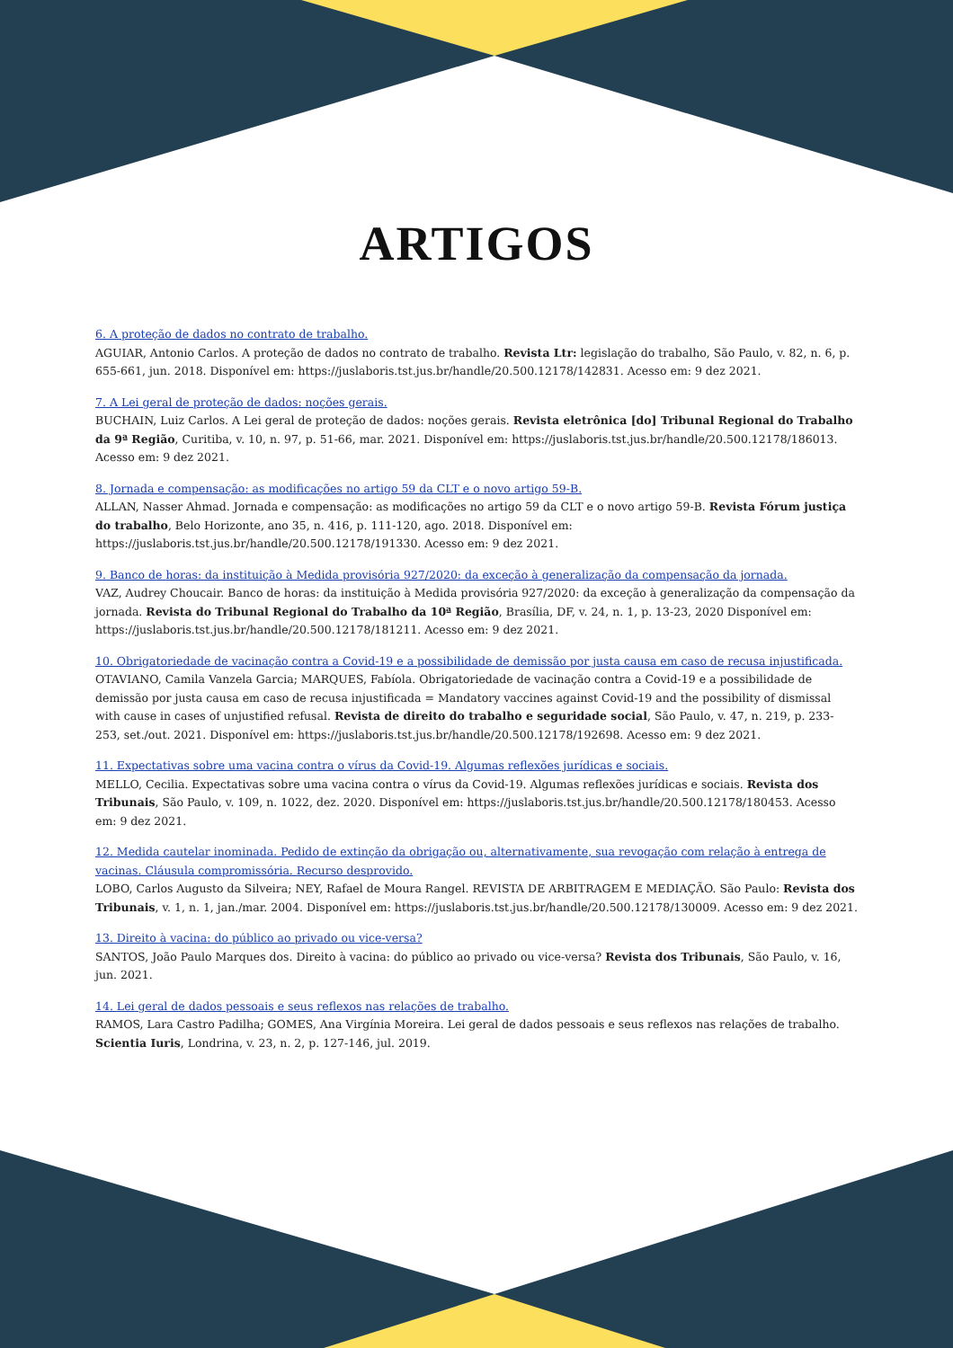ARTIGOS
6. A proteção de dados no contrato de trabalho.
AGUIAR, Antonio Carlos. A proteção de dados no contrato de trabalho. Revista Ltr: legislação do trabalho, São Paulo, v. 82, n. 6, p. 655-661, jun. 2018. Disponível em: https://juslaboris.tst.jus.br/handle/20.500.12178/142831. Acesso em: 9 dez 2021.
7. A Lei geral de proteção de dados: noções gerais.
BUCHAIN, Luiz Carlos. A Lei geral de proteção de dados: noções gerais. Revista eletrônica [do] Tribunal Regional do Trabalho da 9ª Região, Curitiba, v. 10, n. 97, p. 51-66, mar. 2021. Disponível em: https://juslaboris.tst.jus.br/handle/20.500.12178/186013. Acesso em: 9 dez 2021.
8. Jornada e compensação: as modificações no artigo 59 da CLT e o novo artigo 59-B.
ALLAN, Nasser Ahmad. Jornada e compensação: as modificações no artigo 59 da CLT e o novo artigo 59-B. Revista Fórum justiça do trabalho, Belo Horizonte, ano 35, n. 416, p. 111-120, ago. 2018. Disponível em: https://juslaboris.tst.jus.br/handle/20.500.12178/191330. Acesso em: 9 dez 2021.
9. Banco de horas: da instituição à Medida provisória 927/2020: da exceção à generalização da compensação da jornada.
VAZ, Audrey Choucair. Banco de horas: da instituição à Medida provisória 927/2020: da exceção à generalização da compensação da jornada. Revista do Tribunal Regional do Trabalho da 10ª Região, Brasília, DF, v. 24, n. 1, p. 13-23, 2020 Disponível em: https://juslaboris.tst.jus.br/handle/20.500.12178/181211. Acesso em: 9 dez 2021.
10. Obrigatoriedade de vacinação contra a Covid-19 e a possibilidade de demissão por justa causa em caso de recusa injustificada.
OTAVIANO, Camila Vanzela Garcia; MARQUES, Fabíola. Obrigatoriedade de vacinação contra a Covid-19 e a possibilidade de demissão por justa causa em caso de recusa injustificada = Mandatory vaccines against Covid-19 and the possibility of dismissal with cause in cases of unjustified refusal. Revista de direito do trabalho e seguridade social, São Paulo, v. 47, n. 219, p. 233-253, set./out. 2021. Disponível em: https://juslaboris.tst.jus.br/handle/20.500.12178/192698. Acesso em: 9 dez 2021.
11. Expectativas sobre uma vacina contra o vírus da Covid-19. Algumas reflexões jurídicas e sociais.
MELLO, Cecilia. Expectativas sobre uma vacina contra o vírus da Covid-19. Algumas reflexões jurídicas e sociais. Revista dos Tribunais, São Paulo, v. 109, n. 1022, dez. 2020. Disponível em: https://juslaboris.tst.jus.br/handle/20.500.12178/180453. Acesso em: 9 dez 2021.
12. Medida cautelar inominada. Pedido de extinção da obrigação ou, alternativamente, sua revogação com relação à entrega de vacinas. Cláusula compromissória. Recurso desprovido.
LOBO, Carlos Augusto da Silveira; NEY, Rafael de Moura Rangel. REVISTA DE ARBITRAGEM E MEDIAÇÃO. São Paulo: Revista dos Tribunais, v. 1, n. 1, jan./mar. 2004. Disponível em: https://juslaboris.tst.jus.br/handle/20.500.12178/130009. Acesso em: 9 dez 2021.
13. Direito à vacina: do público ao privado ou vice-versa?
SANTOS, João Paulo Marques dos. Direito à vacina: do público ao privado ou vice-versa? Revista dos Tribunais, São Paulo, v. 16, jun. 2021.
14. Lei geral de dados pessoais e seus reflexos nas relações de trabalho.
RAMOS, Lara Castro Padilha; GOMES, Ana Virgínia Moreira. Lei geral de dados pessoais e seus reflexos nas relações de trabalho. Scientia Iuris, Londrina, v. 23, n. 2, p. 127-146, jul. 2019.